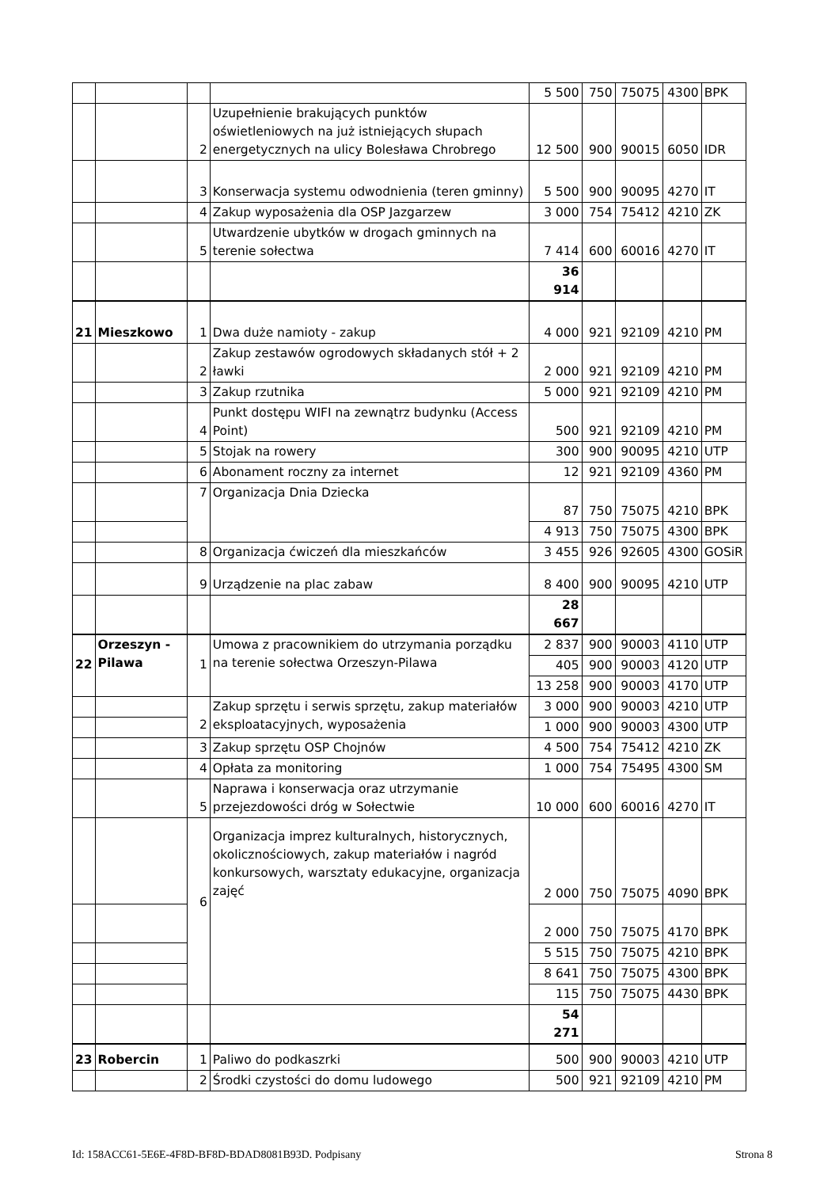| | | | | 5 500 | 750 | 75075 | 4300 | BPK |
| | | 2 | Uzupełnienie brakujących punktów oświetleniowych na już istniejących słupach energetycznych na ulicy Bolesława Chrobrego | 12 500 | 900 | 90015 | 6050 | IDR |
| | | 3 | Konserwacja systemu odwodnienia (teren gminny) | 5 500 | 900 | 90095 | 4270 | IT |
| | | 4 | Zakup wyposażenia dla OSP Jazgarzew | 3 000 | 754 | 75412 | 4210 | ZK |
| | | 5 | Utwardzenie ubytków w drogach gminnych na terenie sołectwa | 7 414 | 600 | 60016 | 4270 | IT |
| | | | | 36 914 | | | | |
| 21 | Mieszkowo | 1 | Dwa duże namioty - zakup | 4 000 | 921 | 92109 | 4210 | PM |
| | | 2 | Zakup zestawów ogrodowych składanych stół + 2 ławki | 2 000 | 921 | 92109 | 4210 | PM |
| | | 3 | Zakup rzutnika | 5 000 | 921 | 92109 | 4210 | PM |
| | | 4 | Punkt dostępu WIFI na zewnątrz budynku (Access Point) | 500 | 921 | 92109 | 4210 | PM |
| | | 5 | Stojak na rowery | 300 | 900 | 90095 | 4210 | UTP |
| | | 6 | Abonament roczny za internet | 12 | 921 | 92109 | 4360 | PM |
| | | 7 | Organizacja Dnia Dziecka | 87 | 750 | 75075 | 4210 | BPK |
| | | | | 4 913 | 750 | 75075 | 4300 | BPK |
| | | 8 | Organizacja ćwiczeń dla mieszkańców | 3 455 | 926 | 92605 | 4300 | GOSiR |
| | | 9 | Urządzenie na plac zabaw | 8 400 | 900 | 90095 | 4210 | UTP |
| | | | | 28 667 | | | | |
| 22 | Orzeszyn - Pilawa | 1 | Umowa z pracownikiem do utrzymania porządku na terenie sołectwa Orzeszyn-Pilawa | 2 837 | 900 | 90003 | 4110 | UTP |
| | | | | 405 | 900 | 90003 | 4120 | UTP |
| | | | | 13 258 | 900 | 90003 | 4170 | UTP |
| | | 2 | Zakup sprzętu i serwis sprzętu, zakup materiałów eksploatacyjnych, wyposażenia | 3 000 | 900 | 90003 | 4210 | UTP |
| | | | | 1 000 | 900 | 90003 | 4300 | UTP |
| | | 3 | Zakup sprzętu OSP Chojnów | 4 500 | 754 | 75412 | 4210 | ZK |
| | | 4 | Opłata za monitoring | 1 000 | 754 | 75495 | 4300 | SM |
| | | 5 | Naprawa i konserwacja oraz utrzymanie przejezdowości dróg w Sołectwie | 10 000 | 600 | 60016 | 4270 | IT |
| | | 6 | Organizacja imprez kulturalnych, historycznych, okolicznościowych, zakup materiałów i nagród konkursowych, warsztaty edukacyjne, organizacja zajęć | 2 000 | 750 | 75075 | 4090 | BPK |
| | | | | 2 000 | 750 | 75075 | 4170 | BPK |
| | | | | 5 515 | 750 | 75075 | 4210 | BPK |
| | | | | 8 641 | 750 | 75075 | 4300 | BPK |
| | | | | 115 | 750 | 75075 | 4430 | BPK |
| | | | | 54 271 | | | | |
| 23 | Robercin | 1 | Paliwo do podkaszrki | 500 | 900 | 90003 | 4210 | UTP |
| | | 2 | Środki czystości do domu ludowego | 500 | 921 | 92109 | 4210 | PM |
Id: 158ACC61-5E6E-4F8D-BF8D-BDAD8081B93D. Podpisany
Strona 8